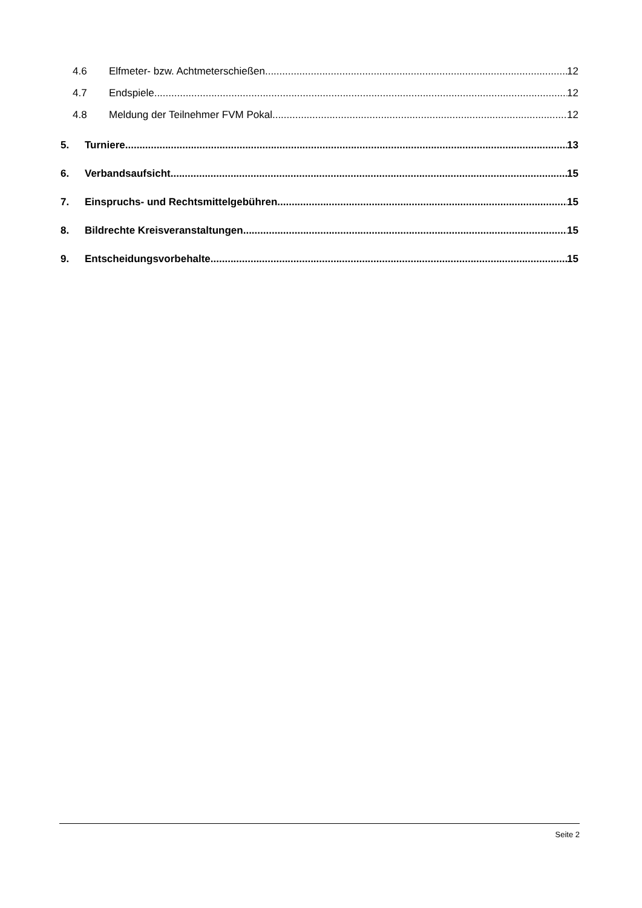4.6 Elfmeter- bzw. Achtmeterschießen 12
4.7 Endspiele 12
4.8 Meldung der Teilnehmer FVM Pokal 12
5. Turniere 13
6. Verbandsaufsicht 15
7. Einspruchs- und Rechtsmittelgebühren 15
8. Bildrechte Kreisveranstaltungen 15
9. Entscheidungsvorbehalte 15
Seite 2